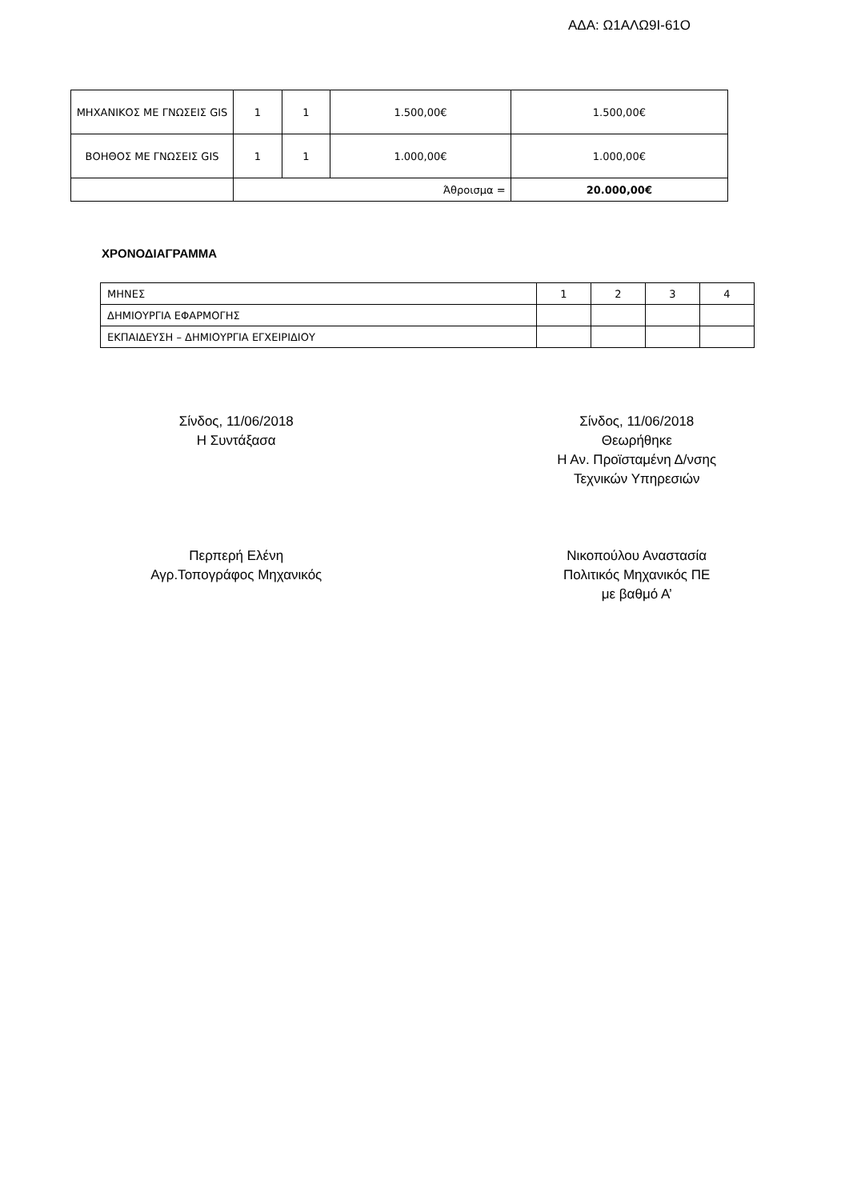ΑΔΑ: Ω1ΑΛΩ9Ι-61Ο
| ΜΗΧΑΝΙΚΟΣ ΜΕ ΓΝΩΣΕΙΣ GIS | 1 | 1 | 1.500,00€ | 1.500,00€ |
| ΒΟΗΘΟΣ ΜΕ ΓΝΩΣΕΙΣ GIS | 1 | 1 | 1.000,00€ | 1.000,00€ |
| | Άθροισμα = | | | 20.000,00€ |
ΧΡΟΝΟΔΙΑΓΡΑΜΜΑ
| ΜΗΝΕΣ | 1 | 2 | 3 | 4 |
| ΔΗΜΙΟΥΡΓΙΑ ΕΦΑΡΜΟΓΗΣ | | | | |
| ΕΚΠΑΙΔΕΥΣΗ – ΔΗΜΙΟΥΡΓΙΑ ΕΓΧΕΙΡΙΔΙΟΥ | | | | |
Σίνδος, 11/06/2018
Η Συντάξασα
Περπερή Ελένη
Αγρ.Τοπογράφος Μηχανικός
Σίνδος, 11/06/2018
Θεωρήθηκε
Η Αν. Προϊσταμένη Δ/νσης
Τεχνικών Υπηρεσιών
Νικοπούλου Αναστασία
Πολιτικός Μηχανικός ΠΕ
με βαθμό Α’